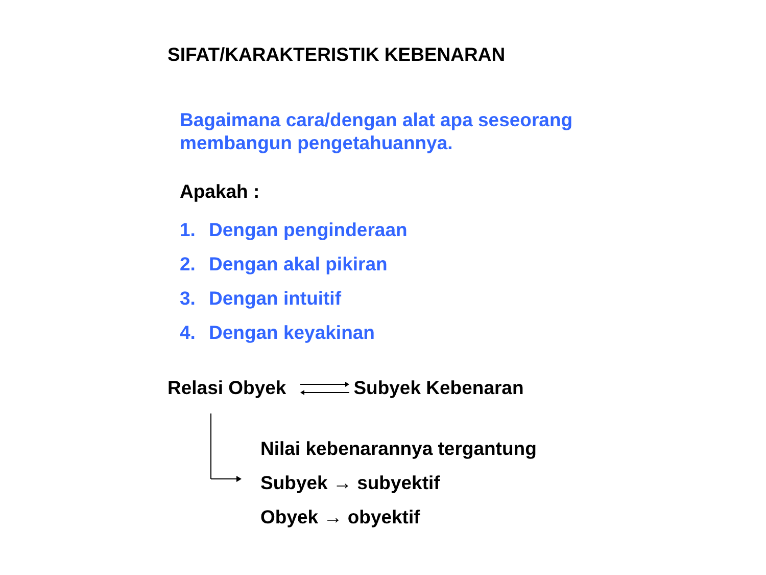SIFAT/KARAKTERISTIK KEBENARAN
Bagaimana cara/dengan alat apa seseorang
membangun pengetahuannya.
Apakah :
1. Dengan penginderaan
2. Dengan akal pikiran
3. Dengan intuitif
4. Dengan keyakinan
Relasi Obyek Subyek Kebenaran
Nilai kebenarannya tergantung
Subyek → subyektif
Obyek → obyektif